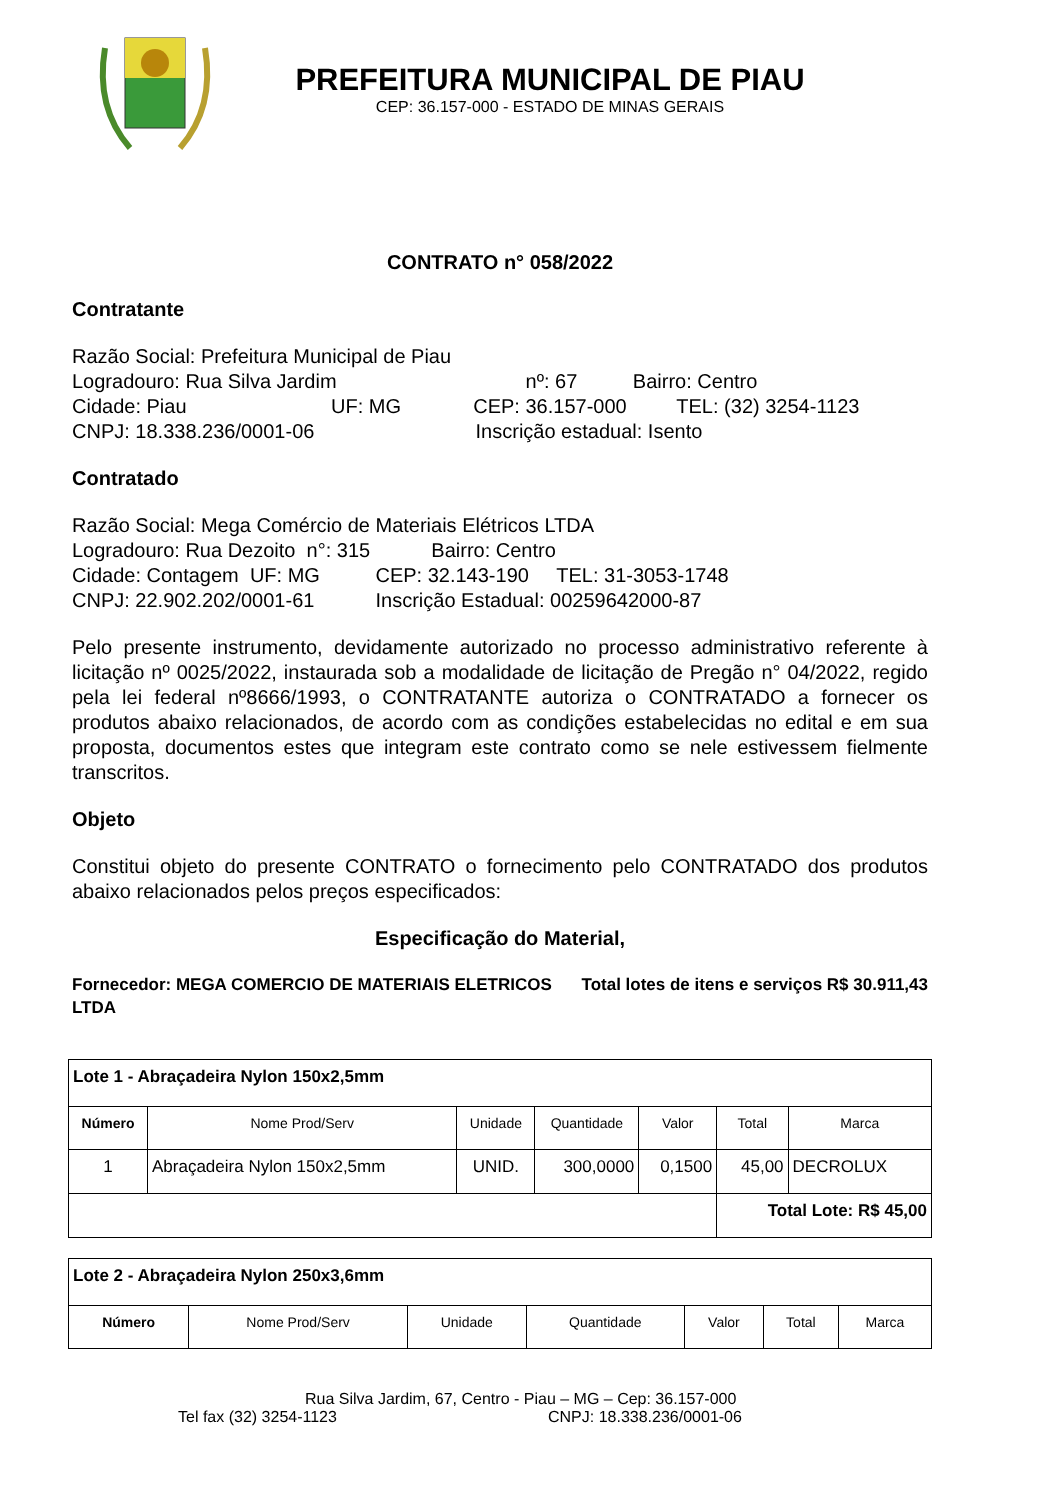PREFEITURA MUNICIPAL DE PIAU
CEP: 36.157-000 - ESTADO DE MINAS GERAIS
CONTRATO n° 058/2022
Contratante
Razão Social: Prefeitura Municipal de Piau
Logradouro: Rua Silva Jardim nº: 67 Bairro: Centro
Cidade: Piau UF: MG CEP: 36.157-000 TEL: (32) 3254-1123
CNPJ: 18.338.236/0001-06 Inscrição estadual: Isento
Contratado
Razão Social: Mega Comércio de Materiais Elétricos LTDA
Logradouro: Rua Dezoito n°: 315 Bairro: Centro
Cidade: Contagem UF: MG CEP: 32.143-190 TEL: 31-3053-1748
CNPJ: 22.902.202/0001-61 Inscrição Estadual: 00259642000-87
Pelo presente instrumento, devidamente autorizado no processo administrativo referente à licitação nº 0025/2022, instaurada sob a modalidade de licitação de Pregão n° 04/2022, regido pela lei federal nº8666/1993, o CONTRATANTE autoriza o CONTRATADO a fornecer os produtos abaixo relacionados, de acordo com as condições estabelecidas no edital e em sua proposta, documentos estes que integram este contrato como se nele estivessem fielmente transcritos.
Objeto
Constitui objeto do presente CONTRATO o fornecimento pelo CONTRATADO dos produtos abaixo relacionados pelos preços especificados:
Especificação do Material,
Fornecedor: MEGA COMERCIO DE MATERIAIS ELETRICOS LTDA
Total lotes de itens e serviços R$ 30.911,43
| Lote 1 - Abraçadeira Nylon 150x2,5mm | | | | | | |
| Número | Nome Prod/Serv | Unidade | Quantidade | Valor | Total | Marca |
| 1 | Abraçadeira Nylon 150x2,5mm | UNID. | 300,0000 | 0,1500 | 45,00 | DECROLUX |
| | | | | | Total Lote: R$ 45,00 | |
| Lote 2 - Abraçadeira Nylon 250x3,6mm | | | | | | |
| Número | Nome Prod/Serv | Unidade | Quantidade | Valor | Total | Marca |
Rua Silva Jardim, 67, Centro - Piau – MG – Cep: 36.157-000
Tel fax (32) 3254-1123 CNPJ: 18.338.236/0001-06